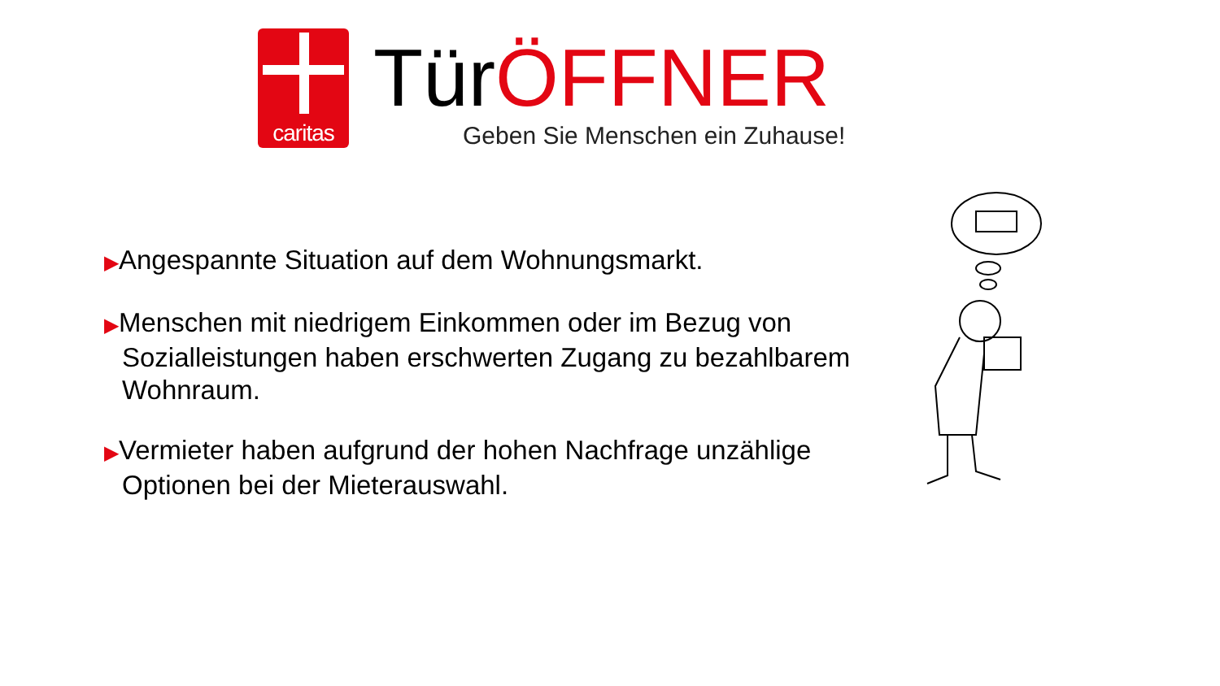caritas
Tür ÖFFNER
Geben Sie Menschen ein Zuhause!
▶Angespannte Situation auf dem Wohnungsmarkt.
▶Menschen mit niedrigem Einkommen oder im Bezug von Sozialleistungen haben erschwerten Zugang zu bezahlbarem Wohnraum.
▶Vermieter haben aufgrund der hohen Nachfrage unzählige Optionen bei der Mieterauswahl.